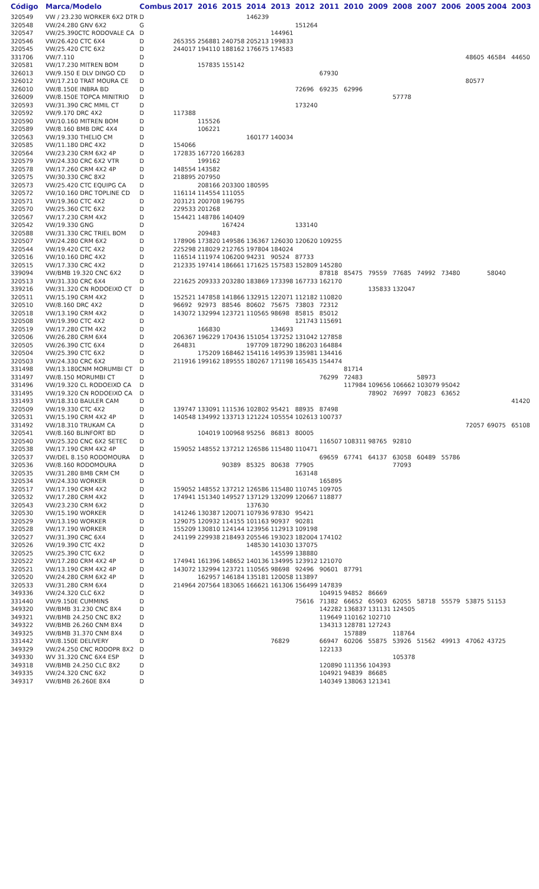| Código | Marca/Modelo | Combus | 2017 | 2016 | 2015 | 2014 | 2013 | 2012 | 2011 | 2010 | 2009 | 2008 | 2007 | 2006 | 2005 | 2004 | 2003 |
| --- | --- | --- | --- | --- | --- | --- | --- | --- | --- | --- | --- | --- | --- | --- | --- | --- | --- |
| 320549 | VW / 23.230 WORKER 6X2 DTR | D | | | | 146239 | | | | | | | | | | | |
| 320548 | VW/24.280 GNV 6X2 | G | | | | | | 151264 | | | | | | | | | |
| 320547 | VW/25.390CTC RODOVALE CA | D | | | | | 144961 | | | | | | | | | | |
| 320546 | VW/26.420 CTC 6X4 | D | 265355 | 256881 | 240758 | 205213 | 199833 | | | | | | | | | | |
| 320545 | VW/25.420 CTC 6X2 | D | 244017 | 194110 | 188162 | 176675 | 174583 | | | | | | | | | | |
| 331706 | VW/7.110 | D | | | | | | | | | | | | | 48605 | 46584 | 44650 |
| 320581 | VW/17.230 MITREN BOM | D | | 157835 | 155142 | | | | | | | | | | | | |
| 326013 | VW/9.150 E DLV DINGO CD | D | | | | | | | 67930 | | | | | | | | |
| 326012 | VW/17.210 TRAT MOURA CE | D | | | | | | | | | | | | | 80577 | | |
| 326010 | VW/8.150E INBRA BD | D | | | | | | 72696 | 69235 | 62996 | | | | | | | |
| 326009 | VW/8.150E TOPCA MINITRIO | D | | | | | | | | | | 57778 | | | | | |
| 320593 | VW/31.390 CRC MMIL CT | D | | | | | | 173240 | | | | | | | | | |
| 320592 | VW/9.170 DRC 4X2 | D | 117388 | | | | | | | | | | | | | | |
| 320590 | VW/10.160 MITREN BOM | D | | 115526 | | | | | | | | | | | | | |
| 320589 | VW/8.160 BMB DRC 4X4 | D | | 106221 | | | | | | | | | | | | | |
| 320563 | VW/19.330 THELIO CM | D | | | | 160177 | 140034 | | | | | | | | | | |
| 320585 | VW/11.180 DRC 4X2 | D | 154066 | | | | | | | | | | | | | | |
| 320564 | VW/23.230 CRM 6X2 4P | D | 172835 | 167720 | 166283 | | | | | | | | | | | | |
| 320579 | VW/24.330 CRC 6X2 VTR | D | | 199162 | | | | | | | | | | | | | |
| 320578 | VW/17.260 CRM 4X2 4P | D | 148554 | 143582 | | | | | | | | | | | | | |
| 320575 | VW/30.330 CRC 8X2 | D | 218895 | 207950 | | | | | | | | | | | | | |
| 320573 | VW/25.420 CTC EQUIPG CA | D | | 208166 | 203300 | 180595 | | | | | | | | | | | |
| 320572 | VW/10.160 DRC TOPLINE CD | D | 116114 | 114554 | 111055 | | | | | | | | | | | | |
| 320571 | VW/19.360 CTC 4X2 | D | 203121 | 200708 | 196795 | | | | | | | | | | | | |
| 320570 | VW/25.360 CTC 6X2 | D | 229533 | 201268 | | | | | | | | | | | | | |
| 320567 | VW/17.230 CRM 4X2 | D | 154421 | 148786 | 140409 | | | | | | | | | | | | |
| 320542 | VW/19.330 GNG | D | | | 167424 | | | 133140 | | | | | | | | | |
| 320588 | VW/31.330 CRC TRIEL BOM | D | | 209483 | | | | | | | | | | | | | |
| 320507 | VW/24.280 CRM 6X2 | D | 178906 | 173820 | 149586 | 136367 | 126030 | 120620 | 109255 | | | | | | | | |
| 320544 | VW/19.420 CTC 4X2 | D | 225298 | 218029 | 212765 | 197804 | 184024 | | | | | | | | | | |
| 320516 | VW/10.160 DRC 4X2 | D | 116514 | 111974 | 106200 | 94231 | 90524 | 87733 | | | | | | | | | |
| 320515 | VW/17.330 CRC 4X2 | D | 212335 | 197414 | 186661 | 171625 | 157583 | 152809 | 145280 | | | | | | | | |
| 339094 | VW/BMB 19.320 CNC 6X2 | D | | | | | | | 87818 | 85475 | 79559 | 77685 | 74992 | 73480 | | 58040 | |
| 320513 | VW/31.330 CRC 6X4 | D | 221625 | 209333 | 203280 | 183869 | 173398 | 167733 | 162170 | | | | | | | | |
| 339216 | VW/31.320 CN RODOEIXO CT | D | | | | | | | | | 135833 | 132047 | | | | | |
| 320511 | VW/15.190 CRM 4X2 | D | 152521 | 147858 | 141866 | 132915 | 122071 | 112182 | 110820 | | | | | | | | |
| 320510 | VW/8.160 DRC 4X2 | D | 96692 | 92973 | 88546 | 80602 | 75675 | 73803 | 72312 | | | | | | | | |
| 320518 | VW/13.190 CRM 4X2 | D | 143072 | 132994 | 123721 | 110565 | 98698 | 85815 | 85012 | | | | | | | | |
| 320508 | VW/19.390 CTC 4X2 | D | | | | | | 121743 | 115691 | | | | | | | | |
| 320519 | VW/17.280 CTM 4X2 | D | | 166830 | | | 134693 | | | | | | | | | | |
| 320506 | VW/26.280 CRM 6X4 | D | 206367 | 196229 | 170436 | 151054 | 137252 | 131042 | 127858 | | | | | | | | |
| 320505 | VW/26.390 CTC 6X4 | D | 264831 | | | 197709 | 187290 | 186203 | 164884 | | | | | | | | |
| 320504 | VW/25.390 CTC 6X2 | D | | 175209 | 168462 | 154116 | 149539 | 135981 | 134416 | | | | | | | | |
| 320503 | VW/24.330 CRC 6X2 | D | 211916 | 199162 | 189555 | 180267 | 171198 | 165435 | 154474 | | | | | | | | |
| 331498 | VW/13.180CNM MORUMBI CT | D | | | | | | | | 81714 | | | | | | | |
| 331497 | VW/8.150 MORUMBI CT | D | | | | | | | 76299 | 72483 | | | 58973 | | | | |
| 331496 | VW/19.320 CL RODOEIXO CA | D | | | | | | | | 117984 | 109656 | 106662 | 103079 | 95042 | | | |
| 331495 | VW/19.320 CN RODOEIXO CA | D | | | | | | | | | 78902 | 76997 | 70823 | 63652 | | | |
| 331493 | VW/18.310 BAULER CAM | D | | | | | | | | | | | | | | | 41420 |
| 320509 | VW/19.330 CTC 4X2 | D | 139747 | 133091 | 111536 | 102802 | 95421 | 88935 | 87498 | | | | | | | | |
| 320531 | VW/15.190 CRM 4X2 4P | D | 140548 | 134992 | 133713 | 121224 | 105554 | 102613 | 100737 | | | | | | | | |
| 331492 | VW/18.310 TRUKAM CA | D | | | | | | | | | | | | | 72057 | 69075 | 65108 |
| 320541 | VW/8.160 BLINFORT BD | D | | 104019 | 100968 | 95256 | 86813 | 80005 | | | | | | | | | |
| 320540 | VW/25.320 CNC 6X2 SETEC | D | | | | | | | 116507 | 108311 | 98765 | 92810 | | | | | |
| 320538 | VW/17.190 CRM 4X2 4P | D | 159052 | 148552 | 137212 | 126586 | 115480 | 110471 | | | | | | | | | |
| 320537 | VW/DEL 8.150 RODOMOURA | D | | | | | | | 69659 | 67741 | 64137 | 63058 | 60489 | 55786 | | | |
| 320536 | VW/8.160 RODOMOURA | D | | | 90389 | 85325 | 80638 | 77905 | | | | 77093 | | | | | |
| 320535 | VW/31.280 BMB CRM CM | D | | | | | | 163148 | | | | | | | | | |
| 320534 | VW/24.330 WORKER | D | | | | | | | 165895 | | | | | | | | |
| 320517 | VW/17.190 CRM 4X2 | D | 159052 | 148552 | 137212 | 126586 | 115480 | 110745 | 109705 | | | | | | | | |
| 320532 | VW/17.280 CRM 4X2 | D | 174941 | 151340 | 149527 | 137129 | 132099 | 120667 | 118877 | | | | | | | | |
| 320543 | VW/23.230 CRM 6X2 | D | | | | 137630 | | | | | | | | | | | |
| 320530 | VW/15.190 WORKER | D | 141246 | 130387 | 120071 | 107936 | 97830 | 95421 | | | | | | | | | |
| 320529 | VW/13.190 WORKER | D | 129075 | 120932 | 114155 | 101163 | 90937 | 90281 | | | | | | | | | |
| 320528 | VW/17.190 WORKER | D | 155209 | 130810 | 124144 | 123956 | 112913 | 109198 | | | | | | | | | |
| 320527 | VW/31.390 CRC 6X4 | D | 241199 | 229938 | 218493 | 205546 | 193023 | 182004 | 174102 | | | | | | | | |
| 320526 | VW/19.390 CTC 4X2 | D | | | | 148530 | 141030 | 137075 | | | | | | | | | |
| 320525 | VW/25.390 CTC 6X2 | D | | | | | 145599 | 138880 | | | | | | | | | |
| 320522 | VW/17.280 CRM 4X2 4P | D | 174941 | 161396 | 148652 | 140136 | 134995 | 123912 | 121070 | | | | | | | | |
| 320521 | VW/13.190 CRM 4X2 4P | D | 143072 | 132994 | 123721 | 110565 | 98698 | 92496 | 90601 | 87791 | | | | | | | |
| 320520 | VW/24.280 CRM 6X2 4P | D | | 162957 | 146184 | 135181 | 120058 | 113897 | | | | | | | | | |
| 320533 | VW/31.280 CRM 6X4 | D | 214964 | 207564 | 183065 | 166621 | 161306 | 156499 | 147839 | | | | | | | | |
| 349336 | VW/24.320 CLC 6X2 | D | | | | | | | 104915 | 94852 | 86669 | | | | | | |
| 331440 | VW/9.150E CUMMINS | D | | | | | | 75616 | 71382 | 66652 | 65903 | 62055 | 58718 | 55579 | 53875 | 51153 | |
| 349320 | VW/BMB 31.230 CNC 8X4 | D | | | | | | | 142282 | 136837 | 131131 | 124505 | | | | | |
| 349321 | VW/BMB 24.250 CNC 8X2 | D | | | | | | | 119649 | 110162 | 102710 | | | | | | |
| 349322 | VW/BMB 26.260 CNM 8X4 | D | | | | | | | 134313 | 128781 | 127243 | | | | | | |
| 349325 | VW/BMB 31.370 CNM 8X4 | D | | | | | | | | 157889 | | 118764 | | | | | |
| 331442 | VW/8.150E DELIVERY | D | | | | | 76829 | | 66947 | 60206 | 55875 | 53926 | 51562 | 49913 | 47062 | 43725 | |
| 349329 | VW/24.250 CNC RODOPR 8X2 | D | | | | | | | 122133 | | | | | | | | |
| 349330 | WV 31.320 CNC 6X4 ESP | D | | | | | | | | | | 105378 | | | | | |
| 349318 | VW/BMB 24.250 CLC 8X2 | D | | | | | | | 120890 | 111356 | 104393 | | | | | | |
| 349335 | VW/24.320 CNC 6X2 | D | | | | | | | 104921 | 94839 | 86685 | | | | | | |
| 349317 | VW/BMB 26.260E 8X4 | D | | | | | | | 140349 | 138063 | 121341 | | | | | | |